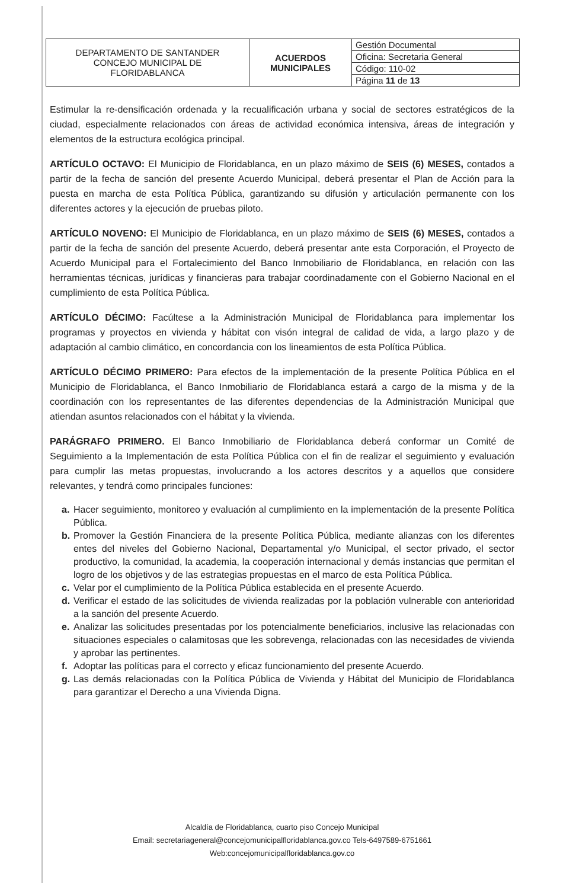| DEPARTAMENTO DE SANTANDER CONCEJO MUNICIPAL DE FLORIDABLANCA | ACUERDOS MUNICIPALES | Gestión Documental |
| | | Oficina: Secretaria General |
| | | Código: 110-02 |
| | | Página 11 de 13 |
Estimular la re-densificación ordenada y la recualificación urbana y social de sectores estratégicos de la ciudad, especialmente relacionados con áreas de actividad económica intensiva, áreas de integración y elementos de la estructura ecológica principal.
ARTÍCULO OCTAVO: El Municipio de Floridablanca, en un plazo máximo de SEIS (6) MESES, contados a partir de la fecha de sanción del presente Acuerdo Municipal, deberá presentar el Plan de Acción para la puesta en marcha de esta Política Pública, garantizando su difusión y articulación permanente con los diferentes actores y la ejecución de pruebas piloto.
ARTÍCULO NOVENO: El Municipio de Floridablanca, en un plazo máximo de SEIS (6) MESES, contados a partir de la fecha de sanción del presente Acuerdo, deberá presentar ante esta Corporación, el Proyecto de Acuerdo Municipal para el Fortalecimiento del Banco Inmobiliario de Floridablanca, en relación con las herramientas técnicas, jurídicas y financieras para trabajar coordinadamente con el Gobierno Nacional en el cumplimiento de esta Política Pública.
ARTÍCULO DÉCIMO: Facúltese a la Administración Municipal de Floridablanca para implementar los programas y proyectos en vivienda y hábitat con visón integral de calidad de vida, a largo plazo y de adaptación al cambio climático, en concordancia con los lineamientos de esta Política Pública.
ARTÍCULO DÉCIMO PRIMERO: Para efectos de la implementación de la presente Política Pública en el Municipio de Floridablanca, el Banco Inmobiliario de Floridablanca estará a cargo de la misma y de la coordinación con los representantes de las diferentes dependencias de la Administración Municipal que atiendan asuntos relacionados con el hábitat y la vivienda.
PARÁGRAFO PRIMERO. El Banco Inmobiliario de Floridablanca deberá conformar un Comité de Seguimiento a la Implementación de esta Política Pública con el fin de realizar el seguimiento y evaluación para cumplir las metas propuestas, involucrando a los actores descritos y a aquellos que considere relevantes, y tendrá como principales funciones:
a. Hacer seguimiento, monitoreo y evaluación al cumplimiento en la implementación de la presente Política Pública.
b. Promover la Gestión Financiera de la presente Política Pública, mediante alianzas con los diferentes entes del niveles del Gobierno Nacional, Departamental y/o Municipal, el sector privado, el sector productivo, la comunidad, la academia, la cooperación internacional y demás instancias que permitan el logro de los objetivos y de las estrategias propuestas en el marco de esta Política Pública.
c. Velar por el cumplimiento de la Política Pública establecida en el presente Acuerdo.
d. Verificar el estado de las solicitudes de vivienda realizadas por la población vulnerable con anterioridad a la sanción del presente Acuerdo.
e. Analizar las solicitudes presentadas por los potencialmente beneficiarios, inclusive las relacionadas con situaciones especiales o calamitosas que les sobrevenga, relacionadas con las necesidades de vivienda y aprobar las pertinentes.
f. Adoptar las políticas para el correcto y eficaz funcionamiento del presente Acuerdo.
g. Las demás relacionadas con la Política Pública de Vivienda y Hábitat del Municipio de Floridablanca para garantizar el Derecho a una Vivienda Digna.
Alcaldía de Floridablanca, cuarto piso Concejo Municipal
Email: secretariageneral@concejomunicipalfloridablanca.gov.co Tels-6497589-6751661
Web:concejomunicipalfloridablanca.gov.co